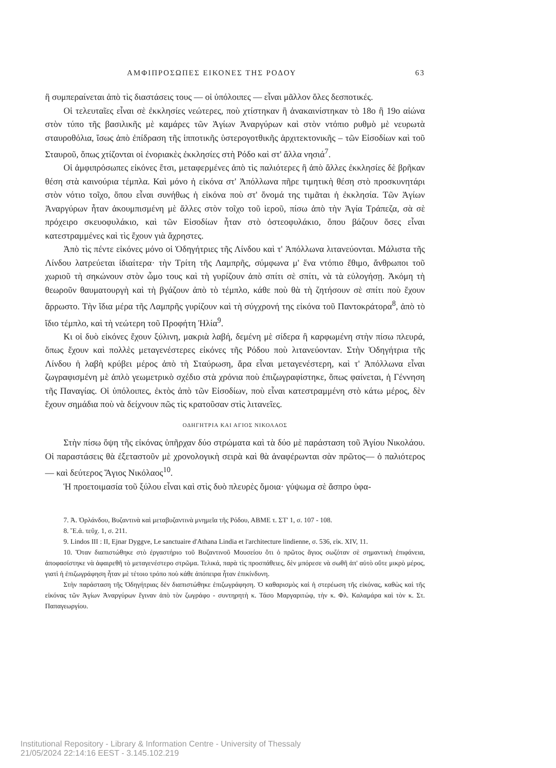ΑΜΦΙΠΡΟΣΩΠΕΣ ΕΙΚΟΝΕΣ ΤΗΣ ΡΟΔΟΥ 63
ἢ συμπεραίνεται ἀπὸ τὶς διαστάσεις τους — οἱ ὑπόλοιπες — εἶναι μᾶλλον ὅλες δεσποτικές.
Οἱ τελευταῖες εἶναι σὲ ἐκκλησίες νεώτερες, ποὺ χτίστηκαν ἢ ἀνακαινίστηκαν τὸ 18ο ἢ 19ο αἰώνα στὸν τύπο τῆς βασιλικῆς μὲ καμάρες τῶν Ἁγίων Ἀναργύρων καὶ στὸν ντόπιο ρυθμὸ μὲ νευρωτὰ σταυροθόλια, ἴσως ἀπὸ ἐπίδραση τῆς ἱπποτικῆς ὑστερογοτθικῆς ἀρχιτεκτονικῆς – τῶν Εἰσοδίων καὶ τοῦ Σταυροῦ, ὅπως χτίζονται οἱ ἐνοριακὲς ἐκκλησίες στὴ Ρόδο καὶ στ' ἄλλα νησιά<sup>7</sup>.
Οἱ ἀμφιπρόσωπες εἰκόνες ἔτσι, μεταφερμένες ἀπὸ τὶς παλιότερες ἢ ἀπὸ ἄλλες ἐκκλησίες δὲ βρῆκαν θέση στὰ καινούρια τέμπλα. Καὶ μόνο ἡ εἰκόνα στ' Ἀπόλλωνα πῆρε τιμητικὴ θέση στὸ προσκυνητάρι στὸν νότιο τοῖχο, ὅπου εἶναι συνήθως ἡ εἰκόνα ποὺ στ' ὄνομά της τιμᾶται ἡ ἐκκλησία. Τῶν Ἁγίων Ἀναργύρων ἦταν ἀκουμπισμένη μὲ ἄλλες στὸν τοῖχο τοῦ ἱεροῦ, πίσω ἀπὸ τὴν Ἁγία Τράπεζα, σὰ σὲ πρόχειρο σκευοφυλάκιο, καὶ τῶν Εἰσοδίων ἦταν στὸ ὀστεοφυλάκιο, ὅπου βάζουν ὅσες εἶναι κατεστραμμένες καὶ τὶς ἔχουν γιὰ ἄχρηστες.
Ἀπὸ τὶς πέντε εἰκόνες μόνο οἱ Ὁδηγήτριες τῆς Λίνδου καὶ τ' Ἀπόλλωνα λιτανεύονται. Μάλιστα τῆς Λίνδου λατρεύεται ἰδιαίτερα· τὴν Τρίτη τῆς Λαμπρῆς, σύμφωνα μ' ἕνα ντόπιο ἔθιμο, ἄνθρωποι τοῦ χωριοῦ τὴ σηκώνουν στὸν ὦμο τους καὶ τὴ γυρίζουν ἀπὸ σπίτι σὲ σπίτι, νὰ τὰ εὐλογήσῃ. Ἀκόμη τὴ θεωροῦν θαυματουργὴ καὶ τὴ βγάζουν ἀπὸ τὸ τέμπλο, κάθε ποὺ θὰ τὴ ζητήσουν σὲ σπίτι ποὺ ἔχουν ἄρρωστο. Τὴν ἴδια μέρα τῆς Λαμπρῆς γυρίζουν καὶ τὴ σύγχρονή της εἰκόνα τοῦ Παντοκράτορα<sup>8</sup>, ἀπὸ τὸ ἴδιο τέμπλο, καὶ τὴ νεώτερη τοῦ Προφήτη Ἠλία<sup>9</sup>.
Κι οἱ δυὸ εἰκόνες ἔχουν ξύλινη, μακριὰ λαβή, δεμένη μὲ σίδερα ἢ καρφωμένη στὴν πίσω πλευρά, ὅπως ἔχουν καὶ πολλὲς μεταγενέστερες εἰκόνες τῆς Ρόδου ποὺ λιτανεύονταν. Στὴν Ὁδηγήτρια τῆς Λίνδου ἡ λαβὴ κρύβει μέρος ἀπὸ τὴ Σταύρωση, ἄρα εἶναι μεταγενέστερη, καὶ τ' Ἀπόλλωνα εἶναι ζωγραφισμένη μὲ ἁπλὸ γεωμετρικὸ σχέδιο στὰ χρόνια ποὺ ἐπιζωγραφίστηκε, ὅπως φαίνεται, ἡ Γέννηση τῆς Παναγίας. Οἱ ὑπόλοιπες, ἐκτὸς ἀπὸ τῶν Εἰσοδίων, ποὺ εἶναι κατεστραμμένη στὸ κάτω μέρος, δὲν ἔχουν σημάδια ποὺ νὰ δείχνουν πῶς τὶς κρατοῦσαν στὶς λιτανεῖες.
ΟΔΗΓΗΤΡΙΑ ΚΑΙ ΑΓΙΟΣ ΝΙΚΟΛΑΟΣ
Στὴν πίσω ὄψη τῆς εἰκόνας ὑπῆρχαν δύο στρώματα καὶ τὰ δύο μὲ παράσταση τοῦ Ἁγίου Νικολάου. Οἱ παραστάσεις θὰ ἐξεταστοῦν μὲ χρονολογικὴ σειρὰ καὶ θὰ ἀναφέρωνται σὰν πρῶτος— ὁ παλιότερος — καὶ δεύτερος Ἅγιος Νικόλαος<sup>10</sup>.
Ἡ προετοιμασία τοῦ ξύλου εἶναι καὶ στὶς δυὸ πλευρὲς ὅμοια· γύψωμα σὲ ἄσπρο ὑφα-
7. Ἀ. Ὀρλάνδου, Βυζαντινὰ καὶ μεταβυζαντινὰ μνημεῖα τῆς Ρόδου, ΑΒΜΕ τ. ΣΤ' 1, σ. 107 - 108.
8. Ἔ.ἀ. τεῦχ. 1, σ. 211.
9. Lindos III : II, Ejnar Dyggve, Le sanctuaire d'Athana Lindia et l'architecture lindienne, σ. 536, εἰκ. XIV, 11.
10. Ὅταν διαπιστώθηκε στὸ ἐργαστήριο τοῦ Βυζαντινοῦ Μουσείου ὅτι ὁ πρῶτος ἅγιος σωζόταν σὲ σημαντικὴ ἐπιφάνεια, ἀποφασίστηκε νὰ ἀφαιρεθῆ τὸ μεταγενέστερο στρῶμα. Τελικά, παρὰ τὶς προσπάθειες, δὲν μπόρεσε νὰ σωθῆ ἀπ' αὐτὸ οὔτε μικρὸ μέρος, γιατὶ ἡ ἐπιζωγράφηση ἦταν μὲ τέτοιο τρόπο ποὺ κάθε ἀπόπειρα ἦταν ἐπικίνδυνη.
Στὴν παράσταση τῆς Ὁδηγήτριας δὲν διαπιστώθηκε ἐπιζωγράφηση. Ὁ καθαρισμὸς καὶ ἡ στερέωση τῆς εἰκόνας, καθὼς καὶ τῆς εἰκόνας τῶν Ἁγίων Ἀναργύρων ἔγιναν ἀπὸ τὸν ζωγράφο - συντηρητὴ κ. Τάσο Μαργαριτώφ, τὴν κ. Φλ. Καλαμάρα καὶ τὸν κ. Στ. Παπαγεωργίου.
Institutional Repository - Library & Information Centre - University of Thessaly
21/05/2024 22:14:16 EEST - 3.145.102.219